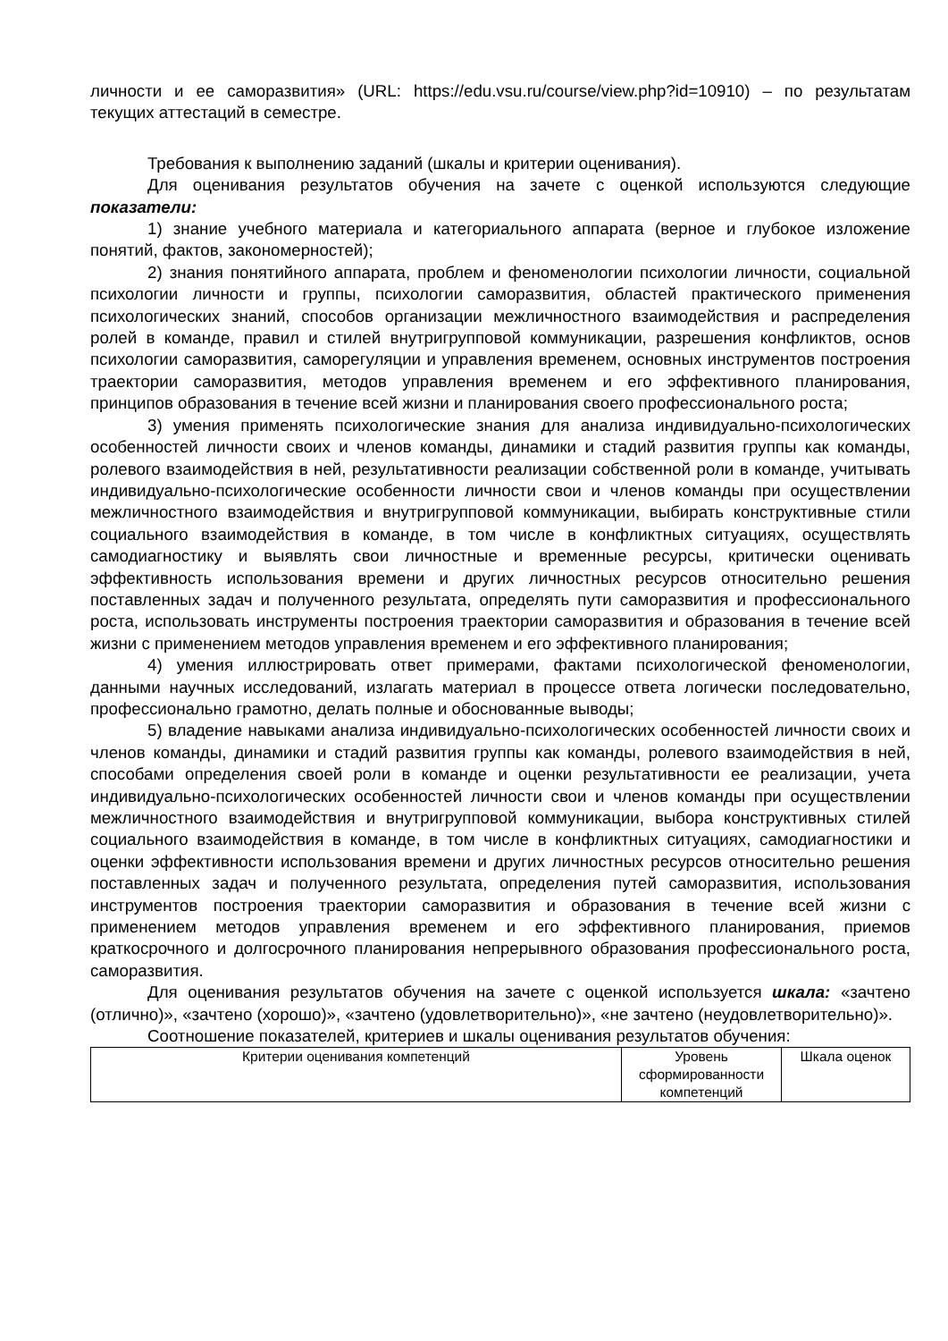личности и ее саморазвития» (URL: https://edu.vsu.ru/course/view.php?id=10910) – по результатам текущих аттестаций в семестре.
Требования к выполнению заданий (шкалы и критерии оценивания).
Для оценивания результатов обучения на зачете с оценкой используются следующие показатели:
1) знание учебного материала и категориального аппарата (верное и глубокое изложение понятий, фактов, закономерностей);
2) знания понятийного аппарата, проблем и феноменологии психологии личности, социальной психологии личности и группы, психологии саморазвития, областей практического применения психологических знаний, способов организации межличностного взаимодействия и распределения ролей в команде, правил и стилей внутригрупповой коммуникации, разрешения конфликтов, основ психологии саморазвития, саморегуляции и управления временем, основных инструментов построения траектории саморазвития, методов управления временем и его эффективного планирования, принципов образования в течение всей жизни и планирования своего профессионального роста;
3) умения применять психологические знания для анализа индивидуально-психологических особенностей личности своих и членов команды, динамики и стадий развития группы как команды, ролевого взаимодействия в ней, результативности реализации собственной роли в команде, учитывать индивидуально-психологические особенности личности свои и членов команды при осуществлении межличностного взаимодействия и внутригрупповой коммуникации, выбирать конструктивные стили социального взаимодействия в команде, в том числе в конфликтных ситуациях, осуществлять самодиагностику и выявлять свои личностные и временные ресурсы, критически оценивать эффективность использования времени и других личностных ресурсов относительно решения поставленных задач и полученного результата, определять пути саморазвития и профессионального роста, использовать инструменты построения траектории саморазвития и образования в течение всей жизни с применением методов управления временем и его эффективного планирования;
4) умения иллюстрировать ответ примерами, фактами психологической феноменологии, данными научных исследований, излагать материал в процессе ответа логически последовательно, профессионально грамотно, делать полные и обоснованные выводы;
5) владение навыками анализа индивидуально-психологических особенностей личности своих и членов команды, динамики и стадий развития группы как команды, ролевого взаимодействия в ней, способами определения своей роли в команде и оценки результативности ее реализации, учета индивидуально-психологических особенностей личности свои и членов команды при осуществлении межличностного взаимодействия и внутригрупповой коммуникации, выбора конструктивных стилей социального взаимодействия в команде, в том числе в конфликтных ситуациях, самодиагностики и оценки эффективности использования времени и других личностных ресурсов относительно решения поставленных задач и полученного результата, определения путей саморазвития, использования инструментов построения траектории саморазвития и образования в течение всей жизни с применением методов управления временем и его эффективного планирования, приемов краткосрочного и долгосрочного планирования непрерывного образования профессионального роста, саморазвития.
Для оценивания результатов обучения на зачете с оценкой используется шкала: «зачтено (отлично)», «зачтено (хорошо)», «зачтено (удовлетворительно)», «не зачтено (неудовлетворительно)».
Соотношение показателей, критериев и шкалы оценивания результатов обучения:
| Критерии оценивания компетенций | Уровень сформированности компетенций | Шкала оценок |